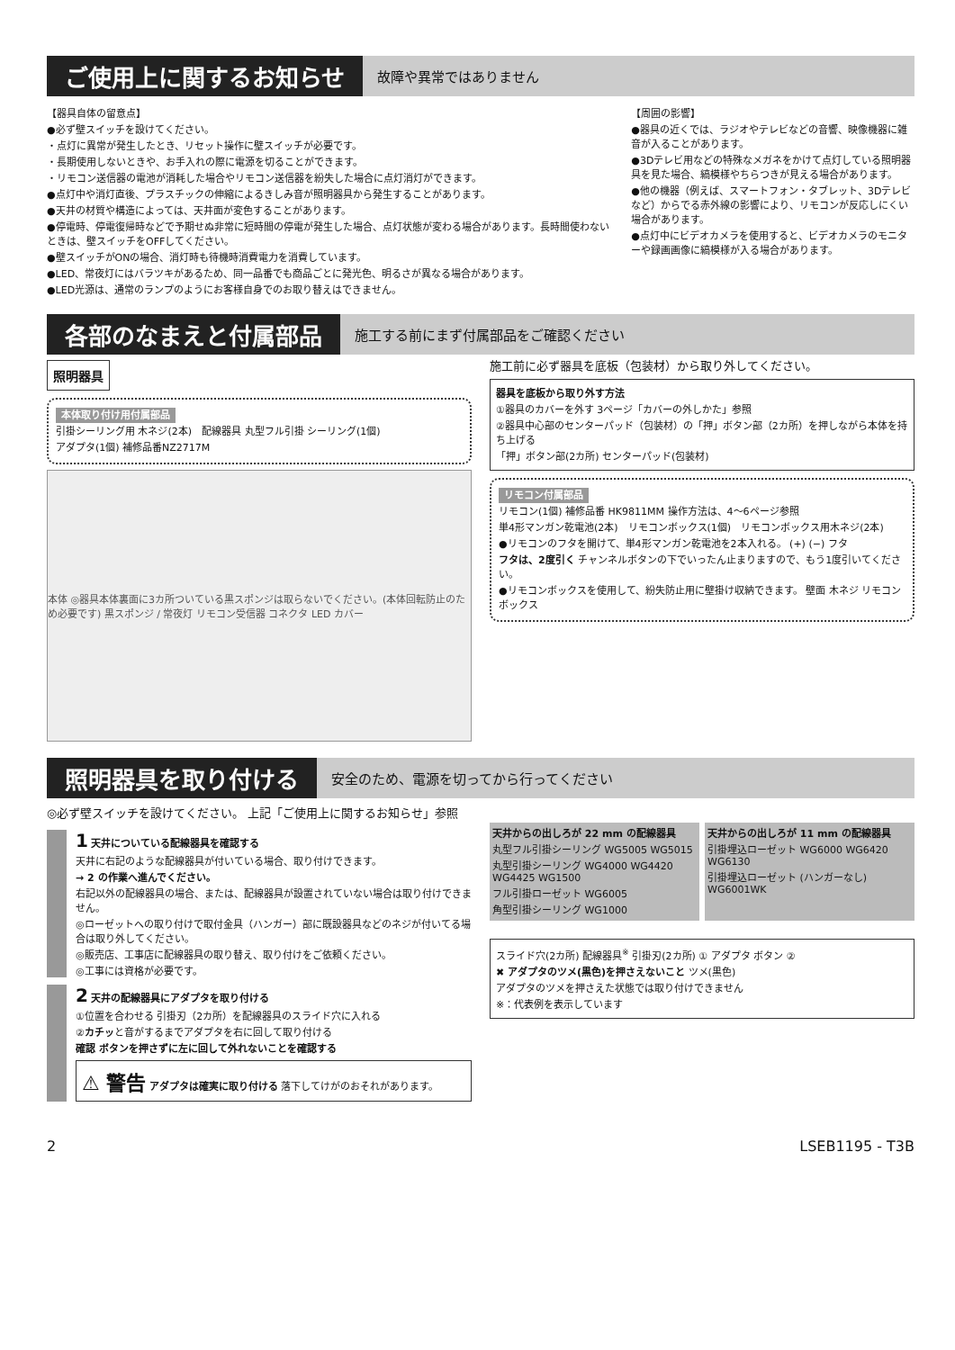ご使用上に関するお知らせ
故障や異常ではありません
【器具自体の留意点】
●必ず壁スイッチを設けてください。
・点灯に異常が発生したとき、リセット操作に壁スイッチが必要です。
・長期使用しないときや、お手入れの際に電源を切ることができます。
・リモコン送信器の電池が消耗した場合やリモコン送信器を紛失した場合に点灯消灯ができます。
●点灯中や消灯直後、プラスチックの伸縮によるきしみ音が照明器具から発生することがあります。
●天井の材質や構造によっては、天井面が変色することがあります。
●停電時、停電復帰時などで予期せぬ非常に短時間の停電が発生した場合、点灯状態が変わる場合があります。長時間使わないときは、壁スイッチをOFFしてください。
●壁スイッチがONの場合、消灯時も待機時消費電力を消費しています。
●LED、常夜灯にはバラツキがあるため、同一品番でも商品ごとに発光色、明るさが異なる場合があります。
●LED光源は、通常のランプのようにお客様自身でのお取り替えはできません。
【周囲の影響】
●器具の近くでは、ラジオやテレビなどの音響、映像機器に雑音が入ることがあります。
●3Dテレビ用などの特殊なメガネをかけて点灯している照明器具を見た場合、縞模様やちらつきが見える場合があります。
●他の機器（例えば、スマートフォン・タブレット、3Dテレビなど）からでる赤外線の影響により、リモコンが反応しにくい場合があります。
●点灯中にビデオカメラを使用すると、ビデオカメラのモニターや録画画像に縞模様が入る場合があります。
各部のなまえと付属部品
施工する前にまず付属部品をご確認ください
照明器具
本体取り付け用付属部品
引掛シーリング用 木ネジ(2本)　配線器具 丸型フル引掛 シーリング(1個)
アダプタ(1個) 補修品番NZ2717M
本体 ◎器具本体裏面に3カ所ついている黒スポンジは取らないでください。(本体回転防止のため必要です) 黒スポンジ / 常夜灯 リモコン受信器 コネクタ LED カバー
施工前に必ず器具を底板（包装材）から取り外してください。
器具を底板から取り外す方法
①器具のカバーを外す 3ページ「カバーの外しかた」参照
②器具中心部のセンターパッド（包装材）の「押」ボタン部（2カ所）を押しながら本体を持ち上げる
「押」ボタン部(2カ所) センターパッド(包装材)
リモコン付属部品
リモコン(1個) 補修品番 HK9811MM 操作方法は、4～6ページ参照
単4形マンガン乾電池(2本)　リモコンボックス(1個)　リモコンボックス用木ネジ(2本)
●リモコンのフタを開けて、単4形マンガン乾電池を2本入れる。 (+) (−) フタ
フタは、2度引く チャンネルボタンの下でいったん止まりますので、もう1度引いてください。
●リモコンボックスを使用して、紛失防止用に壁掛け収納できます。 壁面 木ネジ リモコンボックス
照明器具を取り付ける
安全のため、電源を切ってから行ってください
◎必ず壁スイッチを設けてください。 上記「ご使用上に関するお知らせ」参照
1 天井についている配線器具を確認する
天井に右記のような配線器具が付いている場合、取り付けできます。
→ 2 の作業へ進んでください。
右記以外の配線器具の場合、または、配線器具が設置されていない場合は取り付けできません。
◎ローゼットへの取り付けで取付金具（ハンガー）部に既設器具などのネジが付いてる場合は取り外してください。
◎販売店、工事店に配線器具の取り替え、取り付けをご依頼ください。
◎工事には資格が必要です。
2 天井の配線器具にアダプタを取り付ける
①位置を合わせる 引掛刃（2カ所）を配線器具のスライド穴に入れる
②カチッと音がするまでアダプタを右に回して取り付ける
確認 ボタンを押さずに左に回して外れないことを確認する
⚠ 警告 アダプタは確実に取り付ける 落下してけがのおそれがあります。
天井からの出しろが 22 mm の配線器具
丸型フル引掛シーリング WG5005 WG5015
丸型引掛シーリング WG4000 WG4420 WG4425 WG1500
フル引掛ローゼット WG6005
角型引掛シーリング WG1000
天井からの出しろが 11 mm の配線器具
引掛埋込ローゼット WG6000 WG6420 WG6130
引掛埋込ローゼット (ハンガーなし) WG6001WK
スライド穴(2カ所) 配線器具<sup>※</sup> 引掛刃(2カ所) ① アダプタ ボタン ②
✖ アダプタのツメ(黒色)を押さえないこと ツメ(黒色)
アダプタのツメを押さえた状態では取り付けできません
※：代表例を表示しています
2 LSEB1195 - T3B